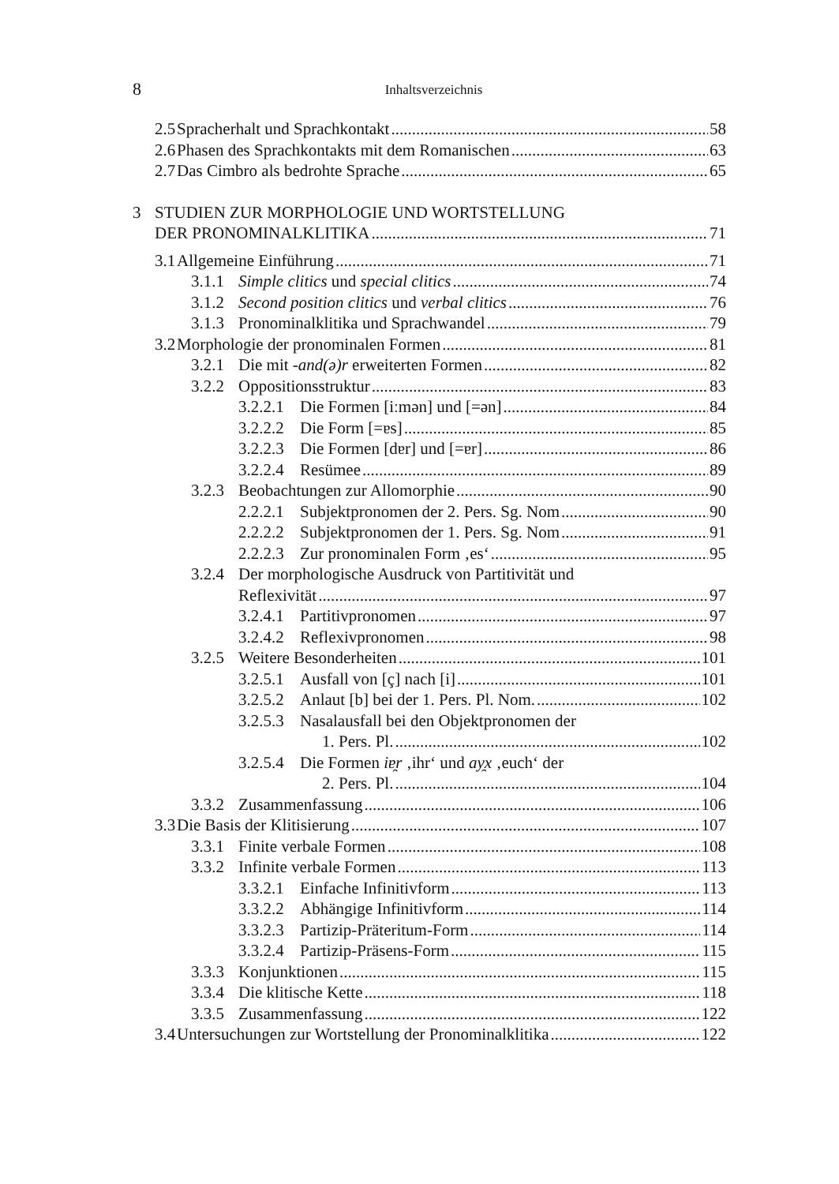8
Inhaltsverzeichnis
2.5 Spracherhalt und Sprachkontakt 58
2.6 Phasen des Sprachkontakts mit dem Romanischen 63
2.7 Das Cimbro als bedrohte Sprache 65
3 STUDIEN ZUR MORPHOLOGIE UND WORTSTELLUNG
DER PRONOMINALKLITIKA 71
3.1 Allgemeine Einführung 71
3.1.1 Simple clitics und special clitics 74
3.1.2 Second position clitics und verbal clitics 76
3.1.3 Pronominalklitika und Sprachwandel 79
3.2 Morphologie der pronominalen Formen 81
3.2.1 Die mit -and(ə)r erweiterten Formen 82
3.2.2 Oppositionsstruktur 83
3.2.2.1 Die Formen [iːmən] und [=ən] 84
3.2.2.2 Die Form [=ɐs] 85
3.2.2.3 Die Formen [dɐr] und [=ɐr] 86
3.2.2.4 Resümee 89
3.2.3 Beobachtungen zur Allomorphie 90
2.2.2.1 Subjektpronomen der 2. Pers. Sg. Nom 90
2.2.2.2 Subjektpronomen der 1. Pers. Sg. Nom 91
2.2.2.3 Zur pronominalen Form ‚es‘ 95
3.2.4 Der morphologische Ausdruck von Partitivität und
Reflexivität 97
3.2.4.1 Partitivpronomen 97
3.2.4.2 Reflexivpronomen 98
3.2.5 Weitere Besonderheiten 101
3.2.5.1 Ausfall von [ç] nach [i] 101
3.2.5.2 Anlaut [b] bei der 1. Pers. Pl. Nom. 102
3.2.5.3 Nasalausfall bei den Objektpronomen der
1. Pers. Pl. 102
3.2.5.4 Die Formen iɐ̯r ‚ihr‘ und ay̯x ‚euch‘ der
2. Pers. Pl. 104
3.3.2 Zusammenfassung 106
3.3 Die Basis der Klitisierung 107
3.3.1 Finite verbale Formen 108
3.3.2 Infinite verbale Formen 113
3.3.2.1 Einfache Infinitivform 113
3.3.2.2 Abhängige Infinitivform 114
3.3.2.3 Partizip-Präteritum-Form 114
3.3.2.4 Partizip-Präsens-Form 115
3.3.3 Konjunktionen 115
3.3.4 Die klitische Kette 118
3.3.5 Zusammenfassung 122
3.4 Untersuchungen zur Wortstellung der Pronominalklitika 122